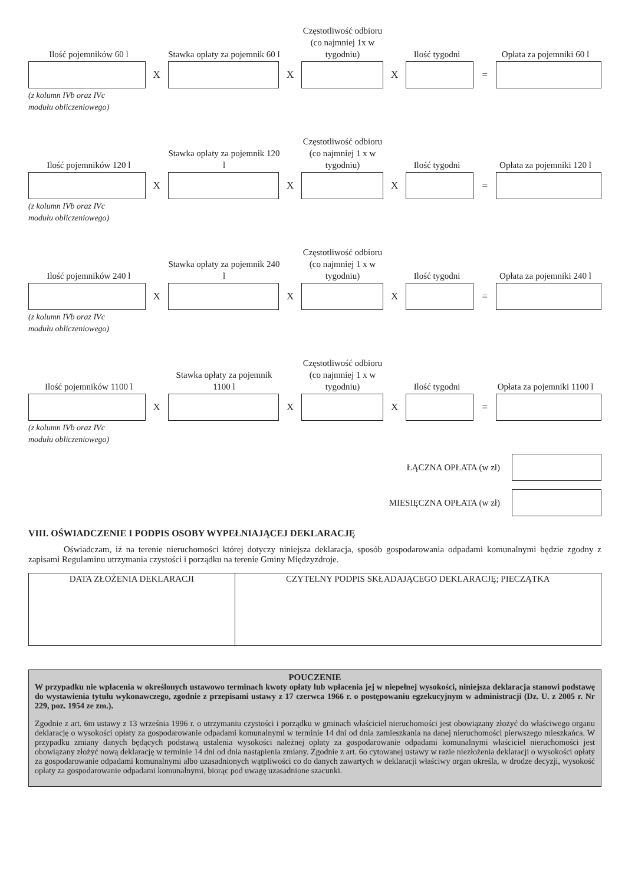Ilość pojemników 60 l
Stawka opłaty za pojemnik 60 l
Częstotliwość odbioru (co najmniej 1x w tygodniu)
Ilość tygodni
Opłata za pojemniki 60 l
X X X =
(z kolumn IVb oraz IVc
modułu obliczeniowego)
Ilość pojemników 120 l
Stawka opłaty za pojemnik 120 l
Częstotliwość odbioru (co najmniej 1 x w tygodniu)
Ilość tygodni
Opłata za pojemniki 120 l
X X X =
(z kolumn IVb oraz IVc
modułu obliczeniowego)
Ilość pojemników 240 l
Stawka opłaty za pojemnik 240 l
Częstotliwość odbioru (co najmniej 1 x w tygodniu)
Ilość tygodni
Opłata za pojemniki 240 l
X X X =
(z kolumn IVb oraz IVc
modułu obliczeniowego)
Ilość pojemników 1100 l
Stawka opłaty za pojemnik 1100 l
Częstotliwość odbioru (co najmniej 1 x w tygodniu)
Ilość tygodni
Opłata za pojemniki 1100 l
X X X =
(z kolumn IVb oraz IVc
modułu obliczeniowego)
ŁĄCZNA OPŁATA (w zł)
MIESIĘCZNA OPŁATA (w zł)
VIII. OŚWIADCZENIE I PODPIS OSOBY WYPEŁNIAJĄCEJ DEKLARACJĘ
Oświadczam, iż na terenie nieruchomości której dotyczy niniejsza deklaracja, sposób gospodarowania odpadami komunalnymi będzie zgodny z zapisami Regulaminu utrzymania czystości i porządku na terenie Gminy Międzyzdroje.
| DATA ZŁOŻENIA DEKLARACJI | CZYTELNY PODPIS SKŁADAJĄCEGO DEKLARACJĘ; PIECZĄTKA |
POUCZENIE
W przypadku nie wpłacenia w określonych ustawowo terminach kwoty opłaty lub wpłacenia jej w niepełnej wysokości, niniejsza deklaracja stanowi podstawę do wystawienia tytułu wykonawczego, zgodnie z przepisami ustawy z 17 czerwca 1966 r. o postępowaniu egzekucyjnym w administracji (Dz. U. z 2005 r. Nr 229, poz. 1954 ze zm.).
Zgodnie z art. 6m ustawy z 13 września 1996 r. o utrzymaniu czystości i porządku w gminach właściciel nieruchomości jest obowiązany złożyć do właściwego organu deklarację o wysokości opłaty za gospodarowanie odpadami komunalnymi w terminie 14 dni od dnia zamieszkania na danej nieruchomości pierwszego mieszkańca. W przypadku zmiany danych będących podstawą ustalenia wysokości należnej opłaty za gospodarowanie odpadami komunalnymi właściciel nieruchomości jest obowiązany złożyć nową deklarację w terminie 14 dni od dnia nastąpienia zmiany. Zgodnie z art. 6o cytowanej ustawy w razie niezłożenia deklaracji o wysokości opłaty za gospodarowanie odpadami komunalnymi albo uzasadnionych wątpliwości co do danych zawartych w deklaracji właściwy organ określa, w drodze decyzji, wysokość opłaty za gospodarowanie odpadami komunalnymi, biorąc pod uwagę uzasadnione szacunki.